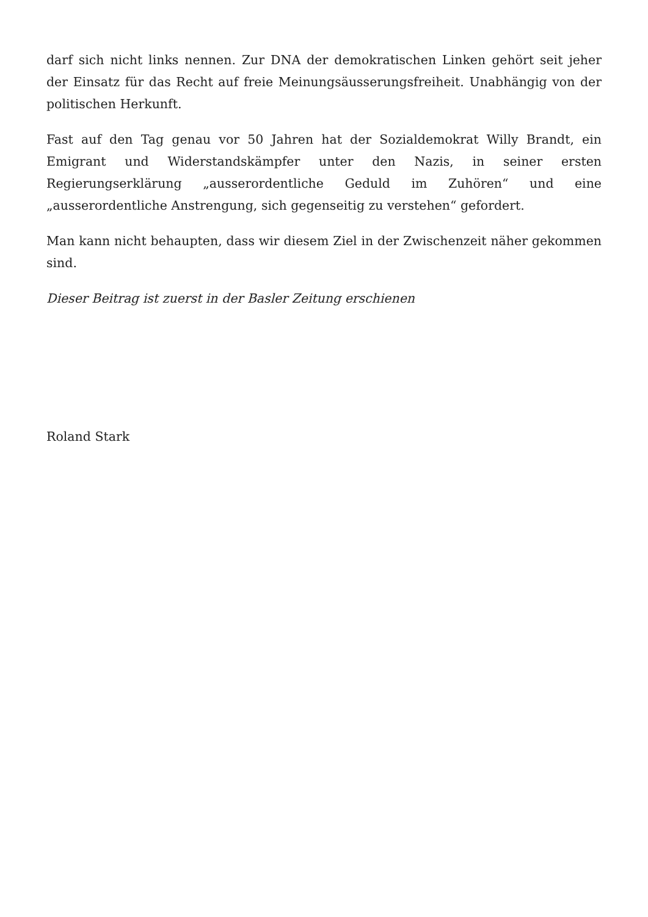darf sich nicht links nennen. Zur DNA der demokratischen Linken gehört seit jeher der Einsatz für das Recht auf freie Meinungsäusserungsfreiheit. Unabhängig von der politischen Herkunft.
Fast auf den Tag genau vor 50 Jahren hat der Sozialdemokrat Willy Brandt, ein Emigrant und Widerstandskämpfer unter den Nazis, in seiner ersten Regierungserklärung „ausserordentliche Geduld im Zuhören“ und eine „ausserordentliche Anstrengung, sich gegenseitig zu verstehen“ gefordert.
Man kann nicht behaupten, dass wir diesem Ziel in der Zwischenzeit näher gekommen sind.
Dieser Beitrag ist zuerst in der Basler Zeitung erschienen
Roland Stark